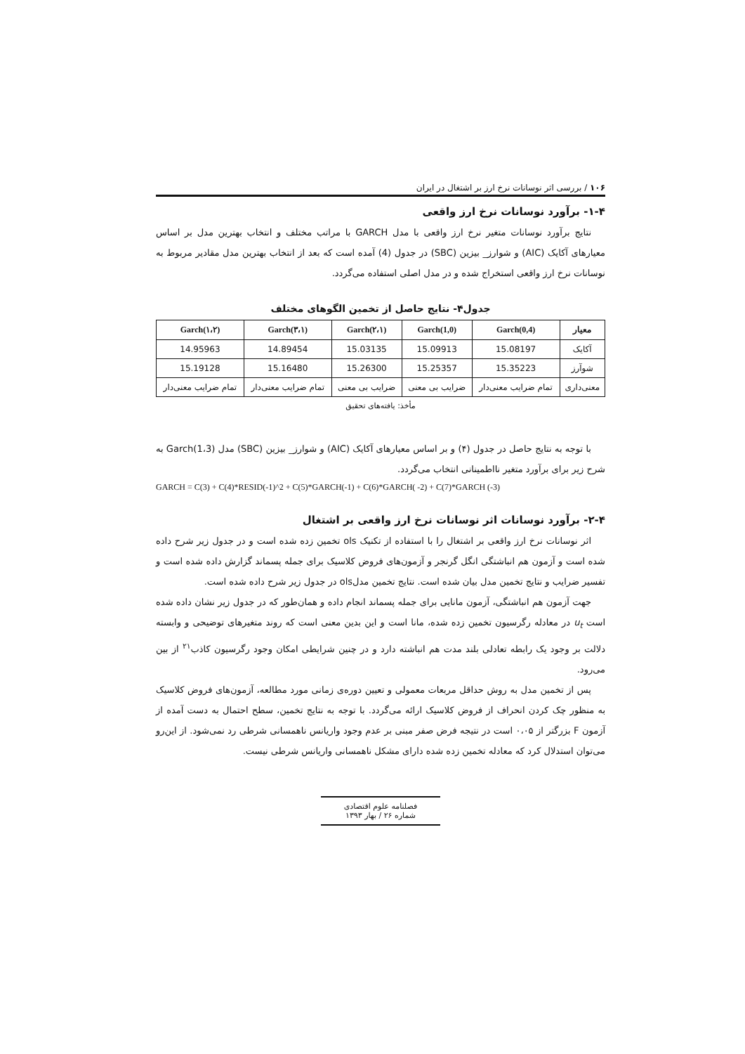۱۰۶ / بررسی اثر نوسانات نرخ ارز بر اشتغال در ایران
۱-۴- برآورد نوسانات نرخ ارز واقعی
نتایج برآورد نوسانات متغیر نرخ ارز واقعی با مدل GARCH با مراتب مختلف و انتخاب بهترین مدل بر اساس معیارهای آکایک (AIC) و شوارز_ بیزین (SBC) در جدول (4) آمده است که بعد از انتخاب بهترین مدل مقادیر مربوط به نوسانات نرخ ارز واقعی استخراج شده و در مدل اصلی استفاده می‌گردد.
جدول۴- نتایج حاصل از تخمین الگوهای مختلف
| معیار | Garch(0,4) | Garch(1,0) | Garch(۲،۱) | Garch(۳،۱) | Garch(۱،۲) |
| --- | --- | --- | --- | --- | --- |
| آکایک | 15.08197 | 15.09913 | 15.03135 | 14.89454 | 14.95963 |
| شوآرز | 15.35223 | 15.25357 | 15.26300 | 15.16480 | 15.19128 |
| معنی‌داری | تمام ضرایب معنی‌دار | ضرایب بی معنی | ضرایب بی معنی | تمام ضرایب معنی‌دار | تمام ضرایب معنی‌دار |
مأخذ: یافته‌های تحقیق
با توجه به نتایج حاصل در جدول (۴) و بر اساس معیارهای آکایک (AIC) و شوارز_ بیزین (SBC) مدل Garch(1،3) به شرح زیر برای برآورد متغیر نااطمینانی انتخاب می‌گردد.
GARCH = C(3) + C(4)*RESID(-1)^2 + C(5)*GARCH(-1) + C(6)*GARCH( -2) + C(7)*GARCH (-3)
۲-۴- برآورد نوسانات اثر نوسانات نرخ ارز واقعی بر اشتغال
اثر نوسانات نرخ ارز واقعی بر اشتغال را با استفاده از تکنیک ols تخمین زده شده است و در جدول زیر شرح داده شده است و آزمون هم انباشتگی انگل گرنجر و آزمون‌های فروض کلاسیک برای جمله پسماند گزارش داده شده است و تفسیر ضرایب و نتایج تخمین مدل بیان شده است. نتایج تخمین مدلols در جدول زیر شرح داده شده است.
جهت آزمون هم انباشتگی، آزمون مانایی برای جمله پسماند انجام داده و همان‌طور که در جدول زیر نشان داده شده است u<sub>t</sub> در معادله رگرسیون تخمین زده شده، مانا است و این بدین معنی است که روند متغیرهای توضیحی و وابسته دلالت بر وجود یک رابطه تعادلی بلند مدت هم انباشته دارد و در چنین شرایطی امکان وجود رگرسیون کاذب<sup>۲۱</sup> از بین می‌رود.
پس از تخمین مدل به روش حداقل مربعات معمولی و تعیین دوره‌ی زمانی مورد مطالعه، آزمون‌های فروض کلاسیک به منظور چک کردن انحراف از فروض کلاسیک ارائه می‌گردد. با توجه به نتایج تخمین، سطح احتمال به دست آمده از آزمون F بزرگتر از ۰،۰۵ است در نتیجه فرض صفر مبنی بر عدم وجود واریانس ناهمسانی شرطی رد نمی‌شود. از این‌رو می‌توان استدلال کرد که معادله تخمین زده شده دارای مشکل ناهمسانی واریانس شرطی نیست.
فصلنامه علوم اقتصادی
شماره ۲۶ / بهار ۱۳۹۳